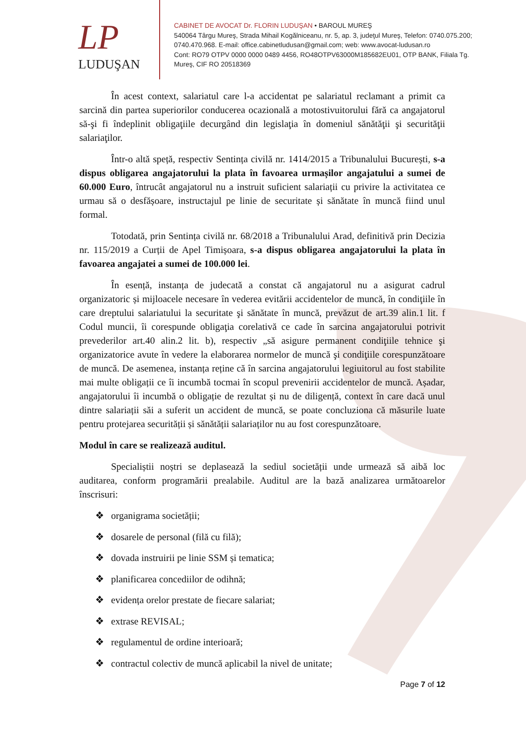LP
LUDUŞAN
CABINET DE AVOCAT Dr. FLORIN LUDUŞAN • BAROUL MUREŞ
540064 Târgu Mureş, Strada Mihail Kogălniceanu, nr. 5, ap. 3, judeţul Mureş, Telefon: 0740.075.200;
0740.470.968. E-mail: office.cabinetludusan@gmail.com; web: www.avocat-ludusan.ro
Cont: RO79 OTPV 0000 0000 0489 4456, RO48OTPV63000M185682EU01, OTP BANK, Filiala Tg.
Mureş, CIF RO 20518369
În acest context, salariatul care l-a accidentat pe salariatul reclamant a primit ca sarcină din partea superiorilor conducerea ocazională a motostivuitorului fără ca angajatorul să-şi fi îndeplinit obligaţiile decurgând din legislaţia în domeniul sănătăţii şi securităţii salariaţilor.
Într-o altă speță, respectiv Sentința civilă nr. 1414/2015 a Tribunalului București, s-a dispus obligarea angajatorului la plata în favoarea urmașilor angajatului a sumei de 60.000 Euro, întrucât angajatorul nu a instruit suficient salariații cu privire la activitatea ce urmau să o desfășoare, instructajul pe linie de securitate și sănătate în muncă fiind unul formal.
Totodată, prin Sentința civilă nr. 68/2018 a Tribunalului Arad, definitivă prin Decizia nr. 115/2019 a Curții de Apel Timișoara, s-a dispus obligarea angajatorului la plata în favoarea angajatei a sumei de 100.000 lei.
În esență, instanța de judecată a constat că angajatorul nu a asigurat cadrul organizatoric și mijloacele necesare în vederea evitării accidentelor de muncă, în condiţiile în care dreptului salariatului la securitate şi sănătate în muncă, prevăzut de art.39 alin.1 lit. f Codul muncii, îi corespunde obligaţia corelativă ce cade în sarcina angajatorului potrivit prevederilor art.40 alin.2 lit. b), respectiv „să asigure permanent condiţiile tehnice şi organizatorice avute în vedere la elaborarea normelor de muncă şi condiţiile corespunzătoare de muncă. De asemenea, instanța reține că în sarcina angajatorului legiuitorul au fost stabilite mai multe obligații ce îi incumbă tocmai în scopul prevenirii accidentelor de muncă. Așadar, angajatorului îi incumbă o obligație de rezultat și nu de diligență, context în care dacă unul dintre salariații săi a suferit un accident de muncă, se poate concluziona că măsurile luate pentru protejarea securității și sănătății salariaților nu au fost corespunzătoare.
Modul în care se realizează auditul.
Specialiștii noștri se deplasează la sediul societății unde urmează să aibă loc auditarea, conform programării prealabile. Auditul are la bază analizarea următoarelor înscrisuri:
❖ organigrama societății;
❖ dosarele de personal (filă cu filă);
❖ dovada instruirii pe linie SSM și tematica;
❖ planificarea concediilor de odihnă;
❖ evidența orelor prestate de fiecare salariat;
❖ extrase REVISAL;
❖ regulamentul de ordine interioară;
❖ contractul colectiv de muncă aplicabil la nivel de unitate;
Page 7 of 12